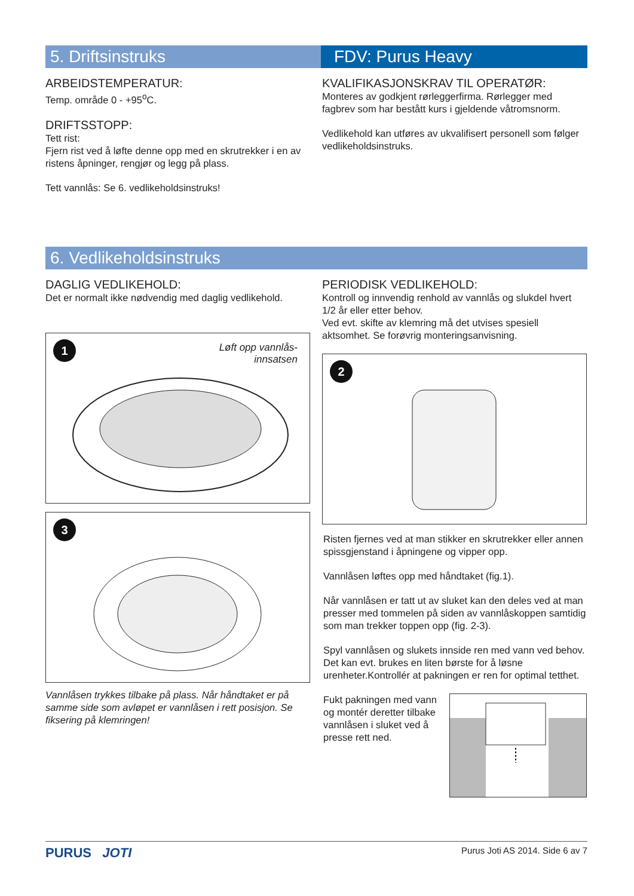5. Driftsinstruks FDV: Purus Heavy
ARBEIDSTEMPERATUR:
Temp. område 0 - +95<sup>o</sup>C.
DRIFTSSTOPP:
Tett rist:
Fjern rist ved å løfte denne opp med en skrutrekker i en av ristens åpninger, rengjør og legg på plass.
Tett vannlås: Se 6. vedlikeholdsinstruks!
KVALIFIKASJONSKRAV TIL OPERATØR:
Monteres av godkjent rørleggerfirma. Rørlegger med fagbrev som har bestått kurs i gjeldende våtromsnorm.
Vedlikehold kan utføres av ukvalifisert personell som følger vedlikeholdsinstruks.
6. Vedlikeholdsinstruks
DAGLIG VEDLIKEHOLD:
Det er normalt ikke nødvendig med daglig vedlikehold.
1
Løft opp vannlås-
innsatsen
3
Vannlåsen trykkes tilbake på plass. Når håndtaket er på samme side som avløpet er vannlåsen i rett posisjon. Se fiksering på klemringen!
PERIODISK VEDLIKEHOLD:
Kontroll og innvendig renhold av vannlås og slukdel hvert 1/2 år eller etter behov.
Ved evt. skifte av klemring må det utvises spesiell aktsomhet. Se forøvrig monteringsanvisning.
2
Risten fjernes ved at man stikker en skrutrekker eller annen spissgjenstand i åpningene og vipper opp.
Vannlåsen løftes opp med håndtaket (fig.1).
Når vannlåsen er tatt ut av sluket kan den deles ved at man presser med tommelen på siden av vannlåskoppen samtidig som man trekker toppen opp (fig. 2-3).
Spyl vannlåsen og slukets innside ren med vann ved behov. Det kan evt. brukes en liten børste for å løsne urenheter.Kontrollér at pakningen er ren for optimal tetthet.
Fukt pakningen med vann og montér deretter tilbake vannlåsen i sluket ved å presse rett ned.
PURUS JOTI
Purus Joti AS 2014. Side 6 av 7